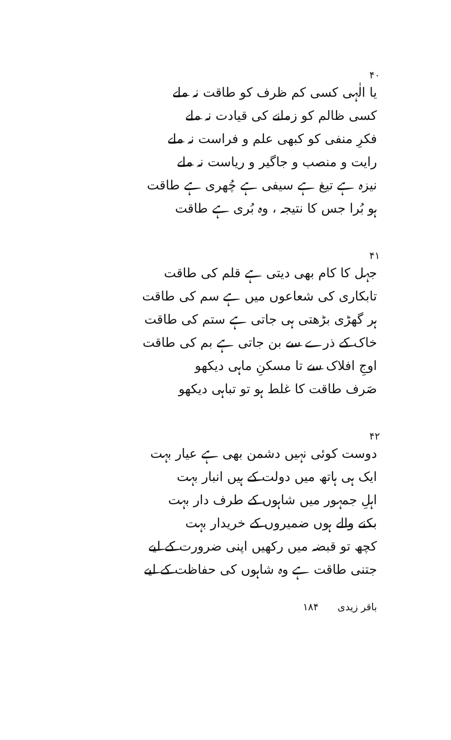۴۰
یا الٰہی کسی کم ظرف کو طاقت نہ ملے
کسی ظالم کو زمانے کی قیادت نہ ملے
فکرِ منفی کو کبھی علم و فراست نہ ملے
رایت و منصب و جاگیر و ریاست نہ ملے
نیزہ ہے تیغ ہے سیفی ہے چُھری ہے طاقت
ہو بُرا جس کا نتیجہ ، وہ بُری ہے طاقت
۴۱
جہل کا کام بھی دیتی ہے قلم کی طاقت
تابکاری کی شعاعوں میں ہے سم کی طاقت
ہر گھڑی بڑھتی ہی جاتی ہے ستم کی طاقت
خاک کے ذرے سے بن جاتی ہے بم کی طاقت
اوجِ افلاک سے تا مسکنِ ماہی دیکھو
صَرف طاقت کا غلط ہو تو تباہی دیکھو
۴۲
دوست کوئی نہیں دشمن بھی ہے عیار بہت
ایک ہی ہاتھ میں دولت کے ہیں انبار بہت
اہلِ جمہور میں شاہوں کے طرف دار بہت
بکنے والے ہوں ضمیروں کے خریدار بہت
کچھ تو قبضہ میں رکھیں اپنی ضرورت کے لیے
جتنی طاقت ہے وہ شاہوں کی حفاظت کے لیے
باقر زیدی ۱۸۴